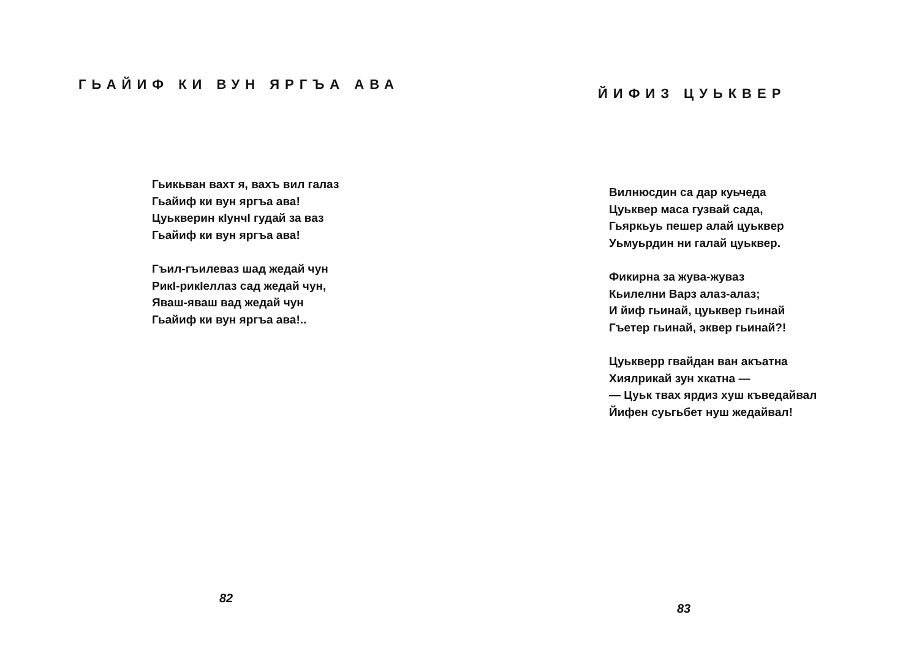ГЬАЙИФ КИ ВУН ЯРГЪА АВА
Гьикьван вахт я, вахъ вил галаз
Гьайиф ки вун яргъа ава!
Цуькверин кIунчI гудай за ваз
Гьайиф ки вун яргъа ава!
Гъил-гъилеваз шад жедай чун
РикI-рикIеллаз сад жедай чун,
Яваш-яваш вад жедай чун
Гьайиф ки вун яргъа ава!..
82
ЙИФИЗ ЦУЬКВЕР
Вилнюсдин са дар куьчеда
Цуьквер маса гузвай сада,
Гьяркьуь пешер алай цуьквер
Уьмуьрдин ни галай цуьквер.
Фикирна за жува-жуваз
Кьилелни Варз алаз-алаз;
И йиф гьинай, цуьквер гьинай
Гъетер гьинай, эквер гьинай?!
Цуькверр гвайдан ван акъатна
Хиялрикай зун хкатна —
— Цуьк твах ярдиз хуш къведайвал
Йифен суьгьбет нуш жедайвал!
83